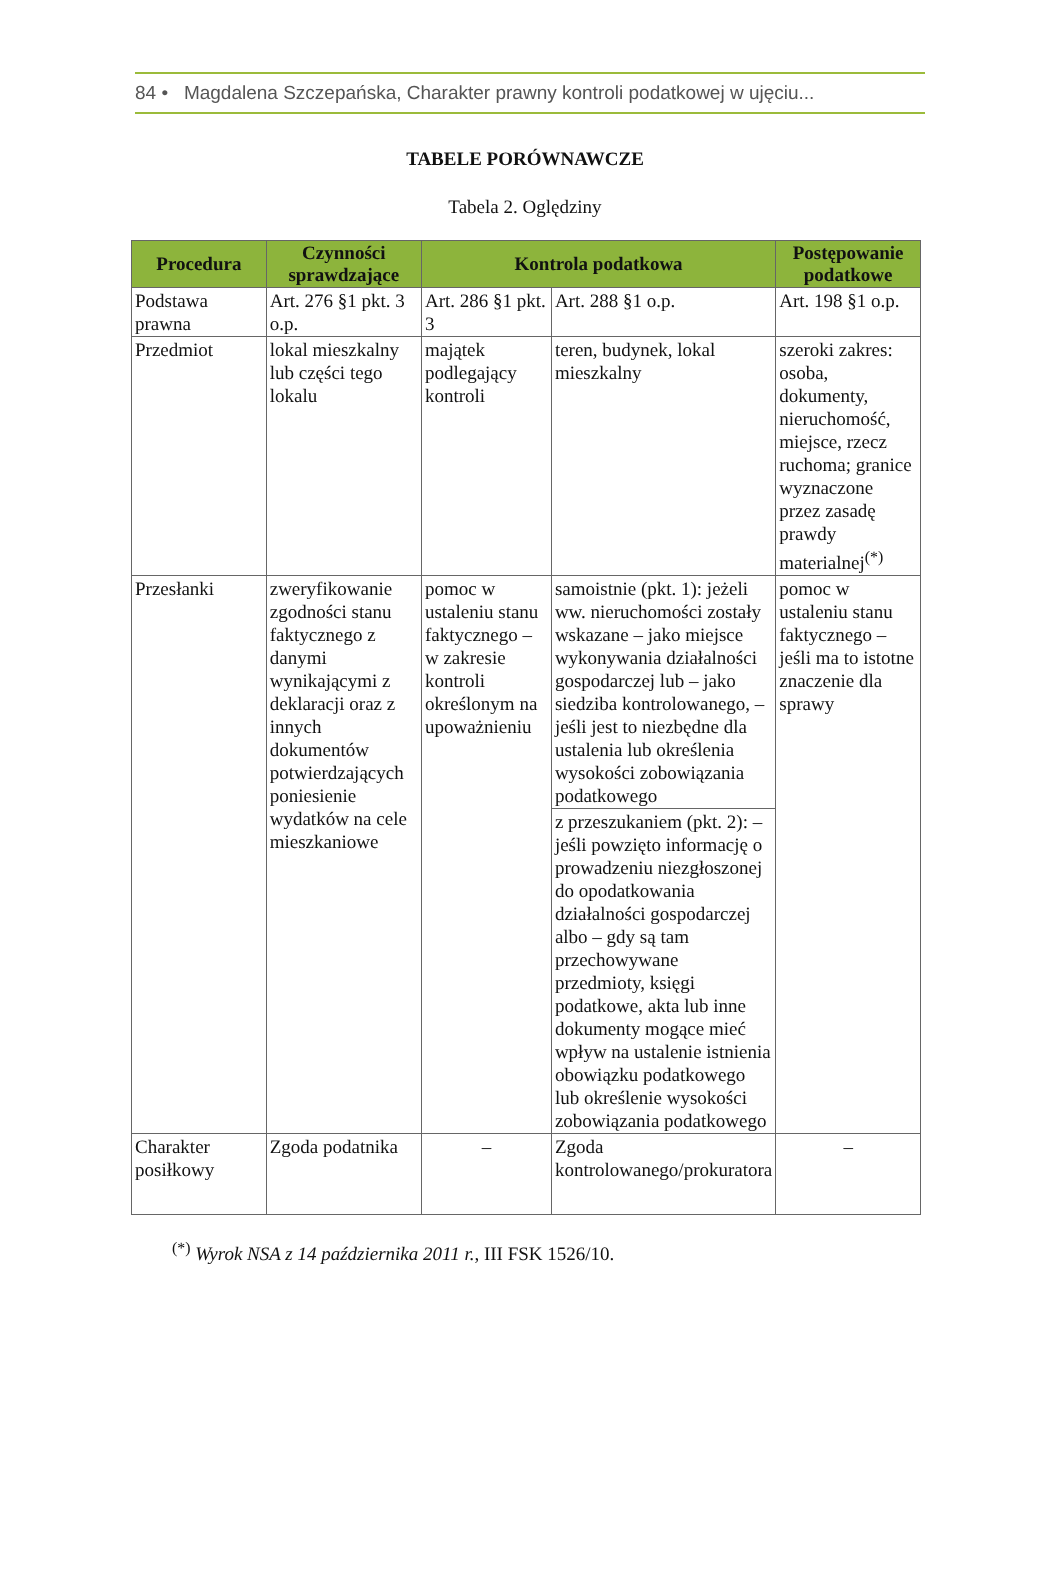84 • Magdalena Szczepańska, Charakter prawny kontroli podatkowej w ujęciu...
TABELE PORÓWNAWCZE
Tabela 2. Oględziny
| Procedura | Czynności sprawdzające | Kontrola podatkowa | | Postępowanie podatkowe |
| --- | --- | --- | --- | --- |
| Podstawa prawna | Art. 276 §1 pkt. 3 o.p. | Art. 286 §1 pkt. 3 | Art. 288 §1 o.p. | Art. 198 §1 o.p. |
| Przedmiot | lokal mieszkalny lub części tego lokalu | majątek podlegający kontroli | teren, budynek, lokal mieszkalny | szeroki zakres: osoba, dokumenty, nieruchomość, miejsce, rzecz ruchoma; granice wyznaczone przez zasadę prawdy materialnej<sup>(*)</sup> |
| Przesłanki | zweryfikowanie zgodności stanu faktycznego z danymi wynikającymi z deklaracji oraz z innych dokumentów potwierdzających poniesienie wydatków na cele mieszkaniowe | pomoc w ustaleniu stanu faktycznego – w zakresie kontroli określonym na upoważnieniu | samoistnie (pkt. 1): jeżeli ww. nieruchomości zostały wskazane – jako miejsce wykonywania działalności gospodarczej lub – jako siedziba kontrolowanego, – jeśli jest to niezbędne dla ustalenia lub określenia wysokości zobowiązania podatkowego | pomoc w ustaleniu stanu faktycznego – jeśli ma to istotne znaczenie dla sprawy |
| | | | z przeszukaniem (pkt. 2): – jeśli powzięto informację o prowadzeniu niezgłoszonej do opodatkowania działalności gospodarczej albo – gdy są tam przechowywane przedmioty, księgi podatkowe, akta lub inne dokumenty mogące mieć wpływ na ustalenie istnienia obowiązku podatkowego lub określenie wysokości zobowiązania podatkowego | |
| Charakter posiłkowy | Zgoda podatnika | – | Zgoda kontrolowanego/prokuratora | – |
<sup>(*)</sup> Wyrok NSA z 14 października 2011 r., III FSK 1526/10.